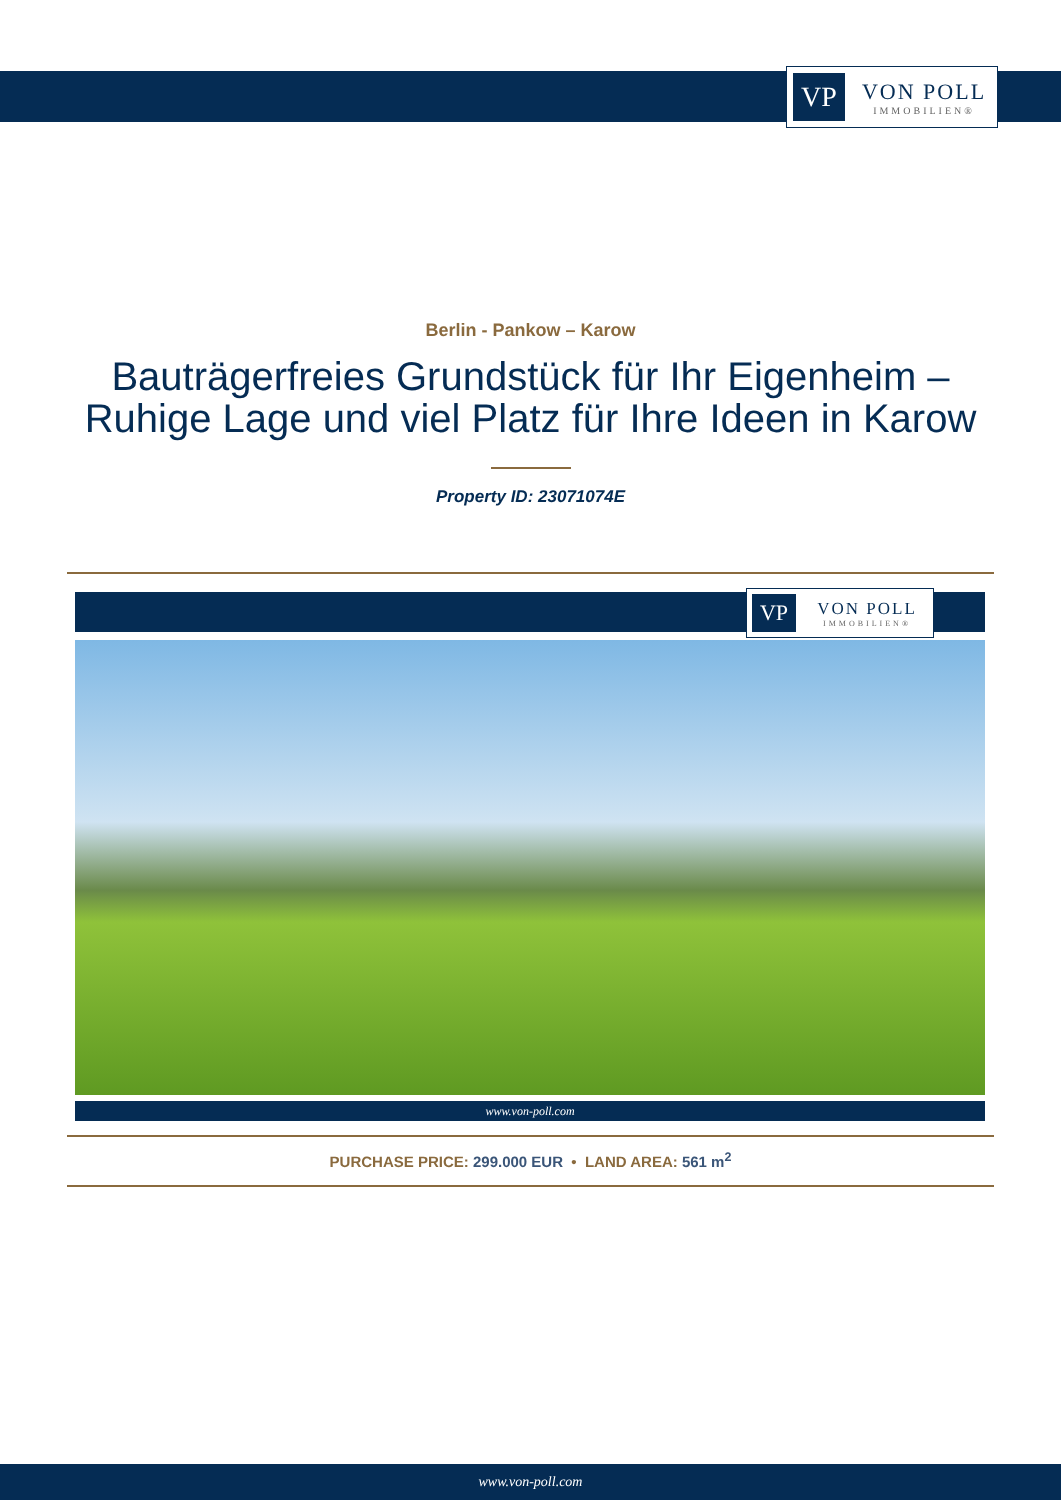VP
VON POLL
IMMOBILIEN®
Berlin - Pankow – Karow
Bauträgerfreies Grundstück für Ihr Eigenheim –
Ruhige Lage und viel Platz für Ihre Ideen in Karow
Property ID: 23071074E
VP
VON POLL
IMMOBILIEN®
www.von-poll.com
PURCHASE PRICE: 299.000 EUR • LAND AREA: 561 m<sup>2</sup>
www.von-poll.com